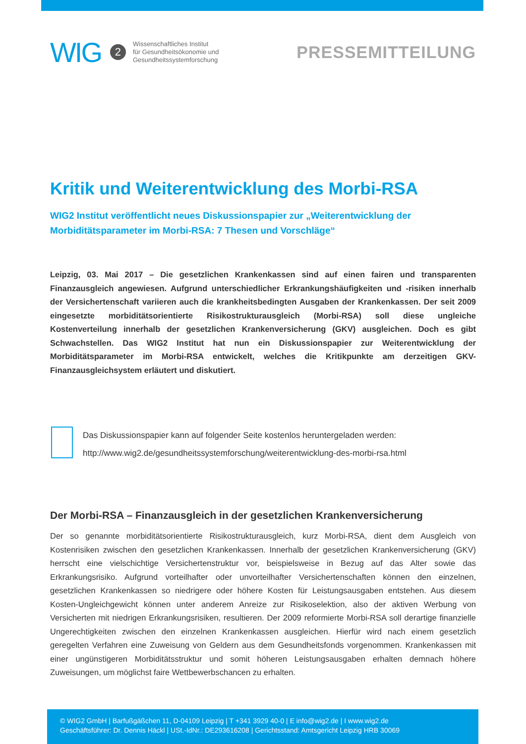WIG 2
Wissenschaftliches Institut
für Gesundheitsökonomie und
Gesundheitssystemforschung
PRESSEMITTEILUNG
Kritik und Weiterentwicklung des Morbi-RSA
WIG2 Institut veröffentlicht neues Diskussionspapier zur „Weiterentwicklung der Morbiditätsparameter im Morbi-RSA: 7 Thesen und Vorschläge“
Leipzig, 03. Mai 2017 – Die gesetzlichen Krankenkassen sind auf einen fairen und transparenten Finanzausgleich angewiesen. Aufgrund unterschiedlicher Erkrankungshäufigkeiten und -risiken innerhalb der Versichertenschaft variieren auch die krankheitsbedingten Ausgaben der Krankenkassen. Der seit 2009 eingesetzte morbiditätsorientierte Risikostrukturausgleich (Morbi-RSA) soll diese ungleiche Kostenverteilung innerhalb der gesetzlichen Krankenversicherung (GKV) ausgleichen. Doch es gibt Schwachstellen. Das WIG2 Institut hat nun ein Diskussionspapier zur Weiterentwicklung der Morbiditätsparameter im Morbi-RSA entwickelt, welches die Kritikpunkte am derzeitigen GKV-Finanzausgleichsystem erläutert und diskutiert.
Das Diskussionspapier kann auf folgender Seite kostenlos heruntergeladen werden:
http://www.wig2.de/gesundheitssystemforschung/weiterentwicklung-des-morbi-rsa.html
Der Morbi-RSA – Finanzausgleich in der gesetzlichen Krankenversicherung
Der so genannte morbiditätsorientierte Risikostrukturausgleich, kurz Morbi-RSA, dient dem Ausgleich von Kostenrisiken zwischen den gesetzlichen Krankenkassen. Innerhalb der gesetzlichen Krankenversicherung (GKV) herrscht eine vielschichtige Versichertenstruktur vor, beispielsweise in Bezug auf das Alter sowie das Erkrankungsrisiko. Aufgrund vorteilhafter oder unvorteilhafter Versichertenschaften können den einzelnen, gesetzlichen Krankenkassen so niedrigere oder höhere Kosten für Leistungsausgaben entstehen. Aus diesem Kosten-Ungleichgewicht können unter anderem Anreize zur Risikoselektion, also der aktiven Werbung von Versicherten mit niedrigen Erkrankungsrisiken, resultieren. Der 2009 reformierte Morbi-RSA soll derartige finanzielle Ungerechtigkeiten zwischen den einzelnen Krankenkassen ausgleichen. Hierfür wird nach einem gesetzlich geregelten Verfahren eine Zuweisung von Geldern aus dem Gesundheitsfonds vorgenommen. Krankenkassen mit einer ungünstigeren Morbiditätsstruktur und somit höheren Leistungsausgaben erhalten demnach höhere Zuweisungen, um möglichst faire Wettbewerbschancen zu erhalten.
© WIG2 GmbH | Barfußgäßchen 11, D-04109 Leipzig | T +341 3929 40-0 | E info@wig2.de | I www.wig2.de
Geschäftsführer: Dr. Dennis Häckl | USt.-IdNr.: DE293616208 | Gerichtsstand: Amtsgericht Leipzig HRB 30069